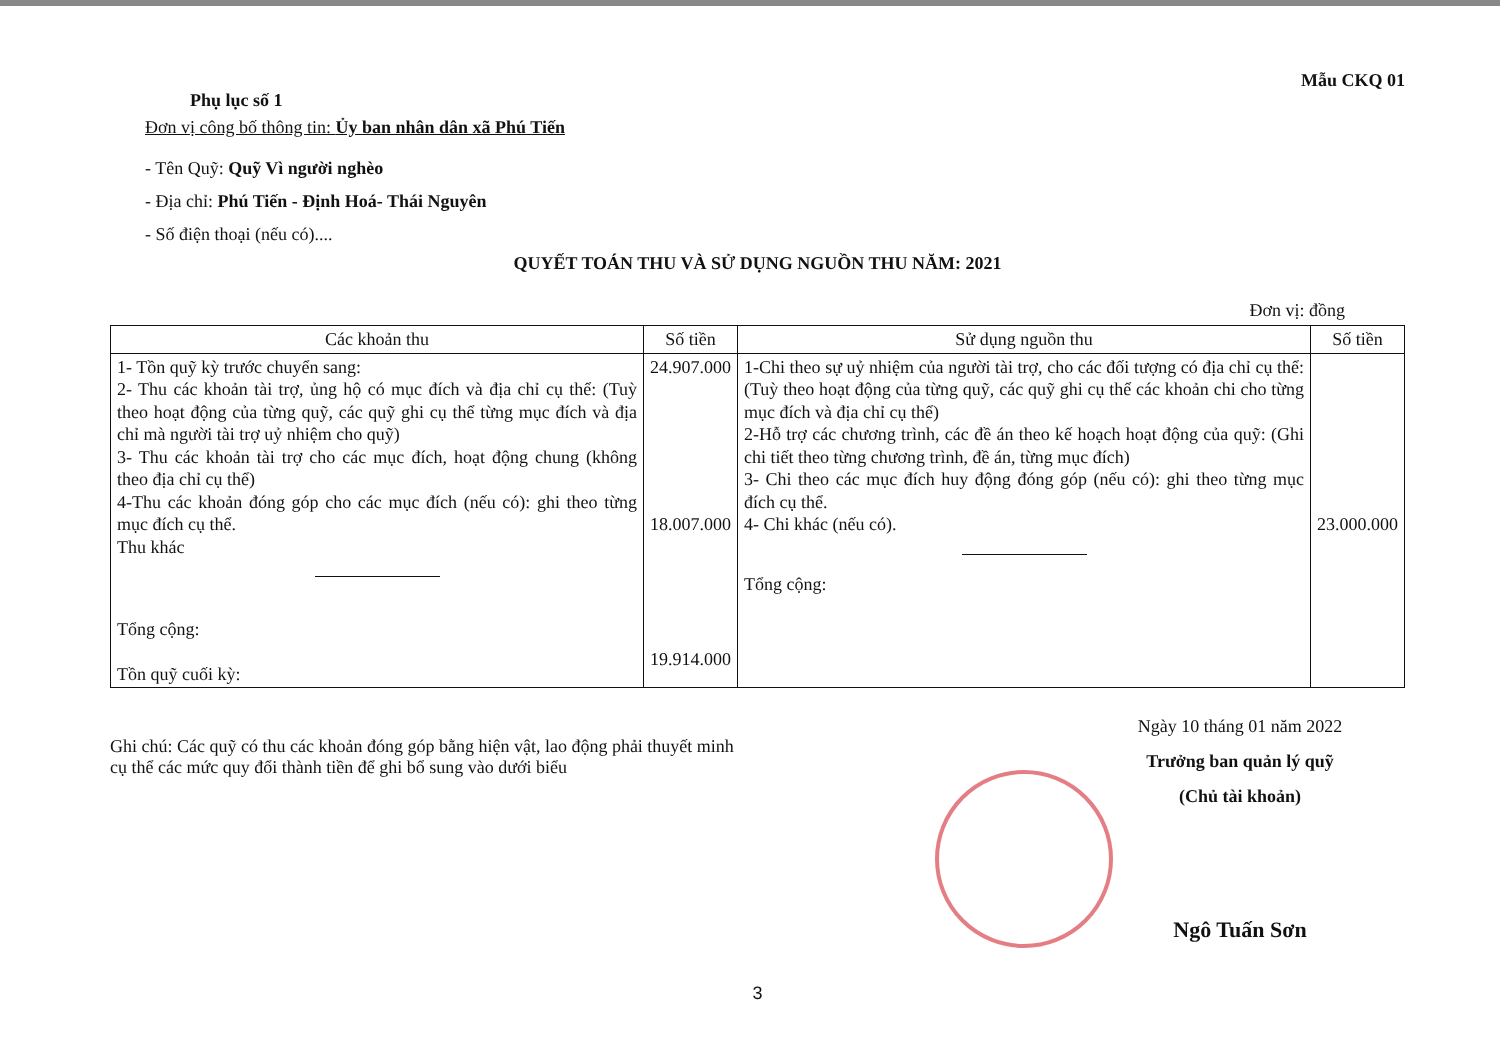Phụ lục số 1
Mẫu CKQ 01
Đơn vị công bố thông tin: Ủy ban nhân dân xã Phú Tiến
- Tên Quỹ: Quỹ Vì người nghèo
- Địa chỉ: Phú Tiến - Định Hoá- Thái Nguyên
- Số điện thoại (nếu có)....
QUYẾT TOÁN THU VÀ SỬ DỤNG NGUỒN THU NĂM: 2021
Đơn vị: đồng
| Các khoản thu | Số tiền | Sử dụng nguồn thu | Số tiền |
| --- | --- | --- | --- |
| 1- Tồn quỹ kỳ trước chuyển sang: 2- Thu các khoản tài trợ, ủng hộ có mục đích và địa chỉ cụ thể: (Tuỳ theo hoạt động của từng quỹ, các quỹ ghi cụ thể từng mục đích và địa chỉ mà người tài trợ uỷ nhiệm cho quỹ) 3- Thu các khoản tài trợ cho các mục đích, hoạt động chung (không theo địa chỉ cụ thể) 4-Thu các khoản đóng góp cho các mục đích (nếu có): ghi theo từng mục đích cụ thể. Thu khác Tổng cộng: Tồn quỹ cuối kỳ: | 24.907.000 18.007.000 19.914.000 | 1-Chi theo sự uỷ nhiệm của người tài trợ, cho các đối tượng có địa chỉ cụ thể: (Tuỳ theo hoạt động của từng quỹ, các quỹ ghi cụ thể các khoản chi cho từng mục đích và địa chỉ cụ thể) 2-Hỗ trợ các chương trình, các đề án theo kế hoạch hoạt động của quỹ: (Ghi chi tiết theo từng chương trình, đề án, từng mục đích) 3- Chi theo các mục đích huy động đóng góp (nếu có): ghi theo từng mục đích cụ thể. 4- Chi khác (nếu có). Tổng cộng: | 23.000.000 |
Ghi chú: Các quỹ có thu các khoản đóng góp bằng hiện vật, lao động phải thuyết minh cụ thể các mức quy đổi thành tiền để ghi bổ sung vào dưới biểu
Ngày 10 tháng 01 năm 2022
Trưởng ban quản lý quỹ
(Chủ tài khoản)
Ngô Tuấn Sơn
3